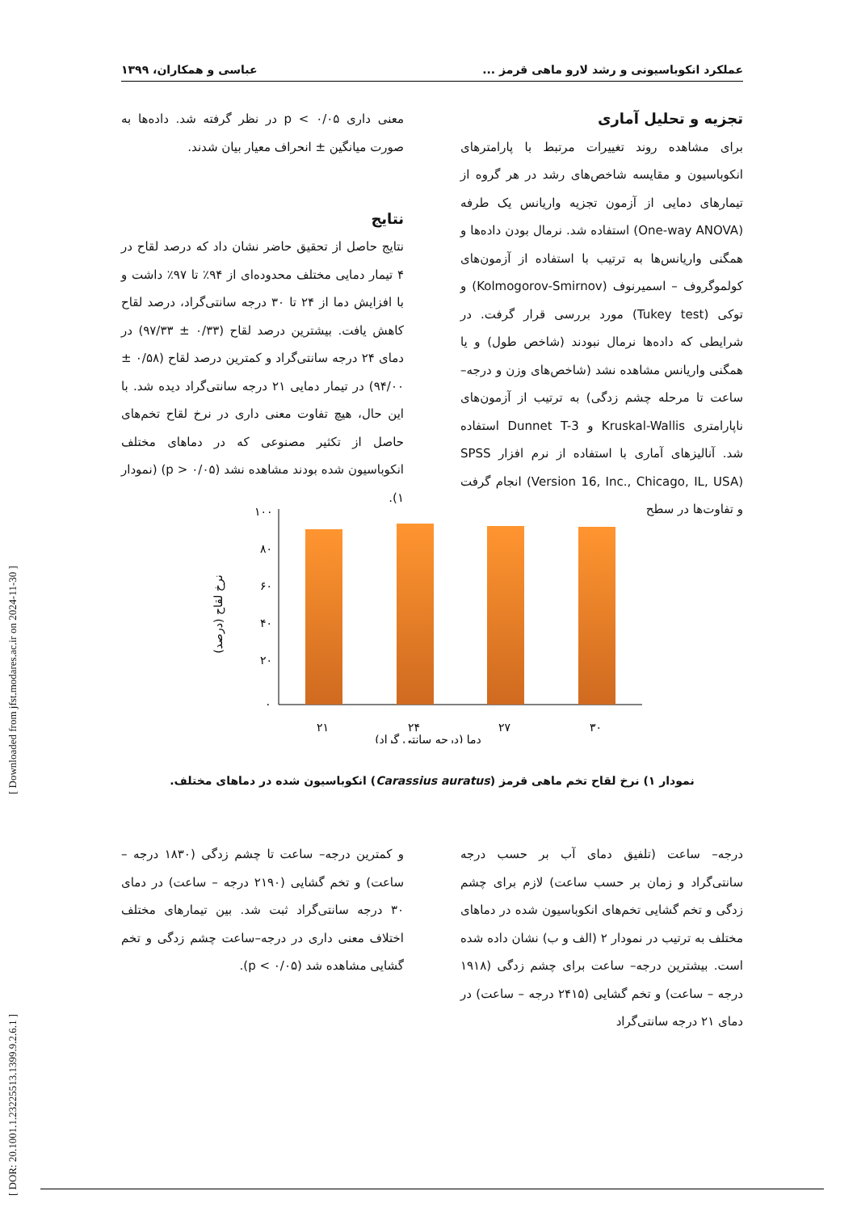عملکرد انکوباسیونی و رشد لارو ماهی قرمز ... عباسی و همکاران، ۱۳۹۹
تجزیه و تحلیل آماری
برای مشاهده روند تغییرات مرتبط با پارامترهای انکوباسیون و مقایسه شاخص‌های رشد در هر گروه از تیمارهای دمایی از آزمون تجزیه واریانس یک طرفه (One-way ANOVA) استفاده شد. نرمال بودن داده‌ها و همگنی واریانس‌ها به ترتیب با استفاده از آزمون‌های کولموگروف – اسمیرنوف (Kolmogorov-Smirnov) و توکی (Tukey test) مورد بررسی قرار گرفت. در شرایطی که داده‌ها نرمال نبودند (شاخص طول) و یا همگنی واریانس مشاهده نشد (شاخص‌های وزن و درجه–ساعت تا مرحله چشم زدگی) به ترتیب از آزمون‌های ناپارامتری Kruskal-Wallis و Dunnet T-3 استفاده شد. آنالیزهای آماری با استفاده از نرم افزار SPSS (Version 16, Inc., Chicago, IL, USA) انجام گرفت و تفاوت‌ها در سطح
معنی داری p < ۰/۰۵ در نظر گرفته شد. داده‌ها به صورت میانگین ± انحراف معیار بیان شدند.
نتایج
نتایج حاصل از تحقیق حاضر نشان داد که درصد لقاح در ۴ تیمار دمایی مختلف محدوده‌ای از ۹۴٪ تا ۹۷٪ داشت و با افزایش دما از ۲۴ تا ۳۰ درجه سانتی‌گراد، درصد لقاح کاهش یافت. بیشترین درصد لقاح (۰/۳۳ ± ۹۷/۳۳) در دمای ۲۴ درجه سانتی‌گراد و کمترین درصد لقاح (۰/۵۸ ± ۹۴/۰۰) در تیمار دمایی ۲۱ درجه سانتی‌گراد دیده شد. با این حال، هیچ تفاوت معنی داری در نرخ لقاح تخم‌های حاصل از تکثیر مصنوعی که در دماهای مختلف انکوباسیون شده بودند مشاهده نشد (p > ۰/۰۵) (نمودار ۱).
۱۰۰
۸۰
۶۰
۴۰
۲۰
۰
۲۱
۲۴
۲۷
۳۰
دما (درجه سانتی گراد)
نرخ لقاح (درصد)
نمودار ۱) نرخ لقاح تخم ماهی قرمز (Carassius auratus) انکوباسیون شده در دماهای مختلف.
درجه– ساعت (تلفیق دمای آب بر حسب درجه سانتی‌گراد و زمان بر حسب ساعت) لازم برای چشم زدگی و تخم گشایی تخم‌های انکوباسیون شده در دماهای مختلف به ترتیب در نمودار ۲ (الف و ب) نشان داده شده است. بیشترین درجه– ساعت برای چشم زدگی (۱۹۱۸ درجه – ساعت) و تخم گشایی (۲۴۱۵ درجه – ساعت) در دمای ۲۱ درجه سانتی‌گراد
و کمترین درجه– ساعت تا چشم زدگی (۱۸۳۰ درجه – ساعت) و تخم گشایی (۲۱۹۰ درجه – ساعت) در دمای ۳۰ درجه سانتی‌گراد ثبت شد. بین تیمارهای مختلف اختلاف معنی داری در درجه–ساعت چشم زدگی و تخم گشایی مشاهده شد (p < ۰/۰۵).
[ DOR: 20.1001.1.23225513.1399.9.2.6.1 ] [ Downloaded from jfst.modares.ac.ir on 2024-11-30 ]